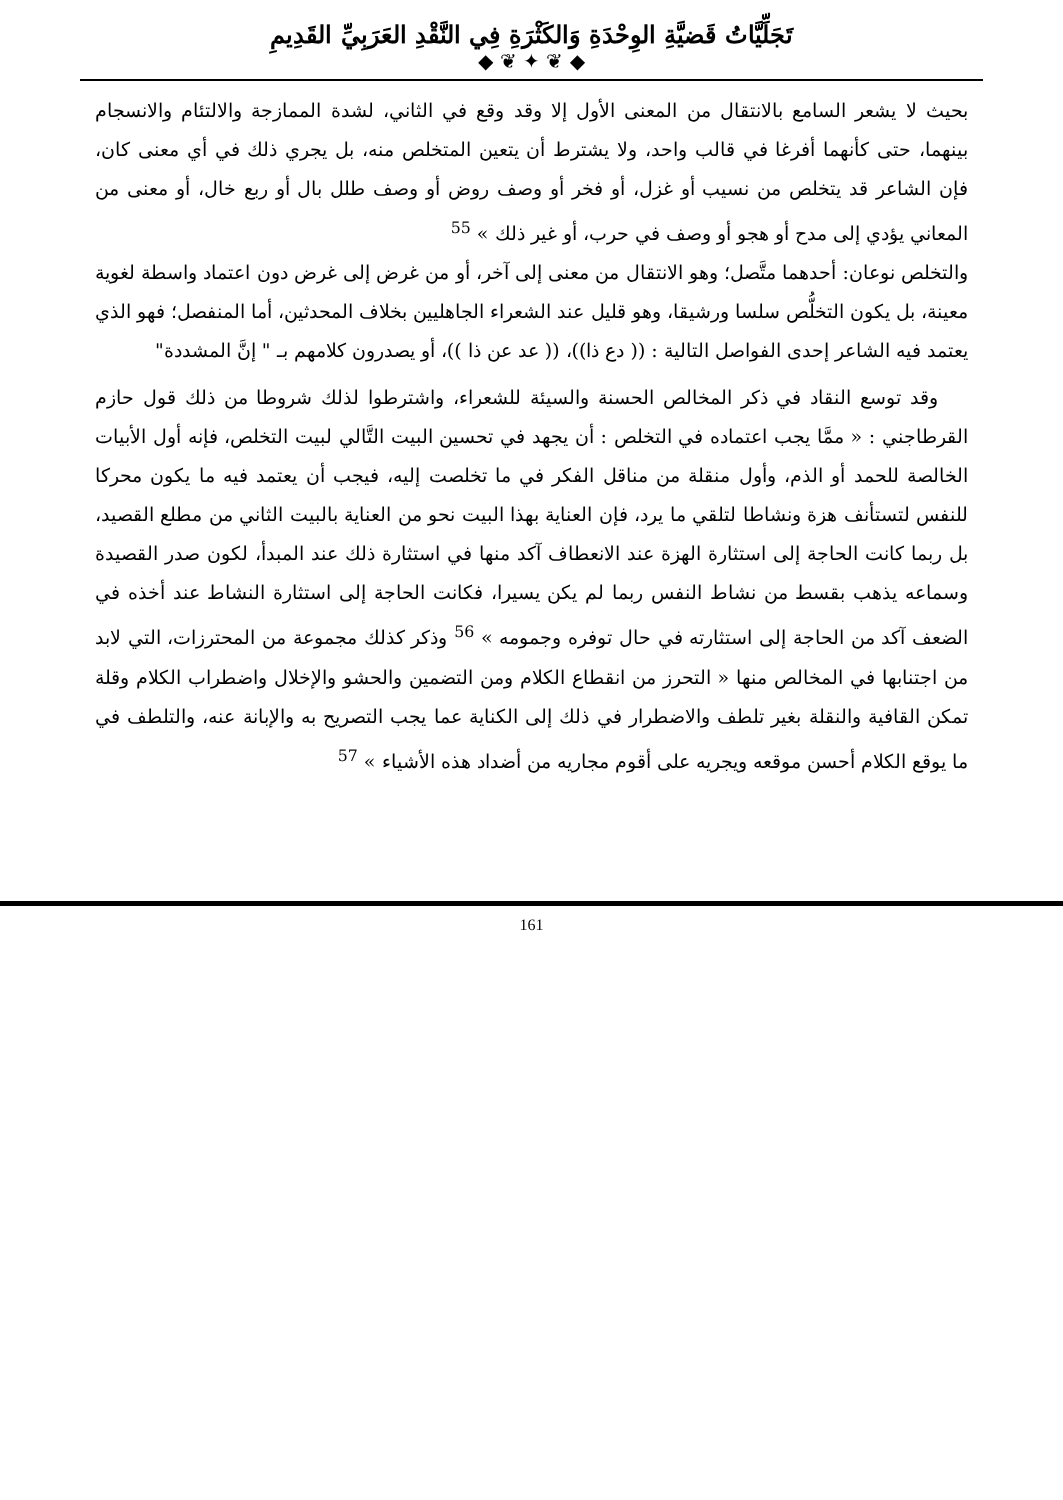تَجَلِّيَّاتُ قَضيَّةِ الوِحْدَةِ وَالكَثْرَةِ فِي النَّقْدِ العَرَبِيِّ القَدِيمِ
◆ ❦ ✦ ❦ ◆
بحيث لا يشعر السامع بالانتقال من المعنى الأول إلا وقد وقع في الثاني، لشدة الممازجة والالتئام والانسجام بينهما، حتى كأنهما أفرغا في قالب واحد، ولا يشترط أن يتعين المتخلص منه، بل يجري ذلك في أي معنى كان، فإن الشاعر قد يتخلص من نسيب أو غزل، أو فخر أو وصف روض أو وصف طلل بال أو ربع خال، أو معنى من المعاني يؤدي إلى مدح أو هجو أو وصف في حرب، أو غير ذلك » <sup>55</sup>
والتخلص نوعان: أحدهما متَّصل؛ وهو الانتقال من معنى إلى آخر، أو من غرض إلى غرض دون اعتماد واسطة لغوية معينة، بل يكون التخلُّص سلسا ورشيقا، وهو قليل عند الشعراء الجاهليين بخلاف المحدثين، أما المنفصل؛ فهو الذي يعتمد فيه الشاعر إحدى الفواصل التالية : (( دع ذا))، (( عد عن ذا ))، أو يصدرون كلامهم بـ " إنَّ المشددة"
وقد توسع النقاد في ذكر المخالص الحسنة والسيئة للشعراء، واشترطوا لذلك شروطا من ذلك قول حازم القرطاجني : « ممَّا يجب اعتماده في التخلص : أن يجهد في تحسين البيت التَّالي لبيت التخلص، فإنه أول الأبيات الخالصة للحمد أو الذم، وأول منقلة من مناقل الفكر في ما تخلصت إليه، فيجب أن يعتمد فيه ما يكون محركا للنفس لتستأنف هزة ونشاطا لتلقي ما يرد، فإن العناية بهذا البيت نحو من العناية بالبيت الثاني من مطلع القصيد، بل ربما كانت الحاجة إلى استثارة الهزة عند الانعطاف آكد منها في استثارة ذلك عند المبدأ، لكون صدر القصيدة وسماعه يذهب بقسط من نشاط النفس ربما لم يكن يسيرا، فكانت الحاجة إلى استثارة النشاط عند أخذه في الضعف آكد من الحاجة إلى استثارته في حال توفره وجمومه » <sup>56</sup> وذكر كذلك مجموعة من المحترزات، التي لابد من اجتنابها في المخالص منها « التحرز من انقطاع الكلام ومن التضمين والحشو والإخلال واضطراب الكلام وقلة تمكن القافية والنقلة بغير تلطف والاضطرار في ذلك إلى الكناية عما يجب التصريح به والإبانة عنه، والتلطف في ما يوقع الكلام أحسن موقعه ويجريه على أقوم مجاريه من أضداد هذه الأشياء » <sup>57</sup>
161